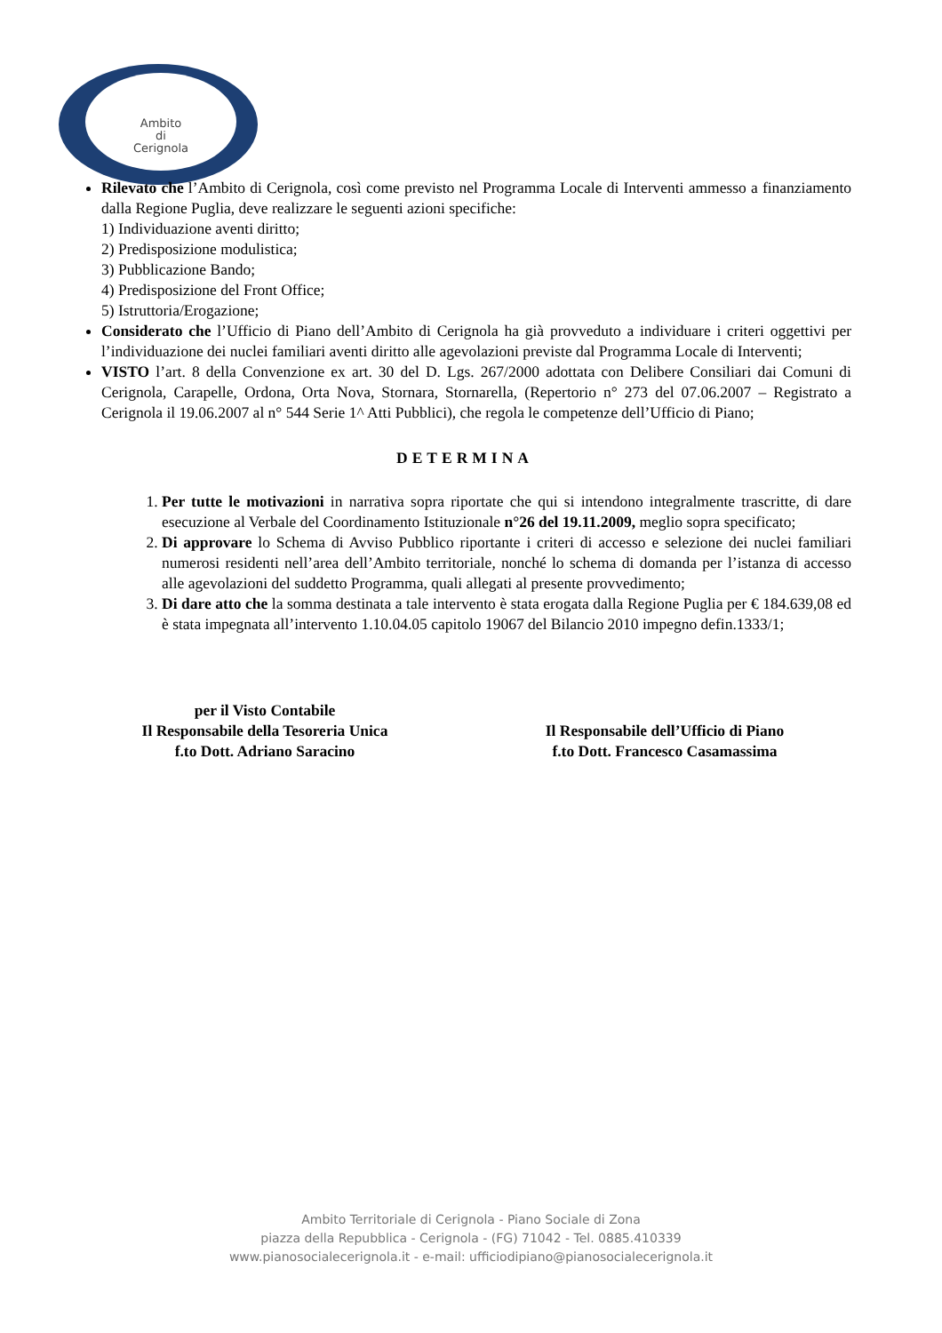Ambito
di
Cerignola
Rilevato che l’Ambito di Cerignola, così come previsto nel Programma Locale di Interventi ammesso a finanziamento dalla Regione Puglia, deve realizzare le seguenti azioni specifiche:
1) Individuazione aventi diritto;
2) Predisposizione modulistica;
3) Pubblicazione Bando;
4) Predisposizione del Front Office;
5) Istruttoria/Erogazione;
Considerato che l’Ufficio di Piano dell’Ambito di Cerignola ha già provveduto a individuare i criteri oggettivi per l’individuazione dei nuclei familiari aventi diritto alle agevolazioni previste dal Programma Locale di Interventi;
VISTO l’art. 8 della Convenzione ex art. 30 del D. Lgs. 267/2000 adottata con Delibere Consiliari dai Comuni di Cerignola, Carapelle, Ordona, Orta Nova, Stornara, Stornarella, (Repertorio n° 273 del 07.06.2007 – Registrato a Cerignola il 19.06.2007 al n° 544 Serie 1^ Atti Pubblici), che regola le competenze dell’Ufficio di Piano;
DETERMINA
1. Per tutte le motivazioni in narrativa sopra riportate che qui si intendono integralmente trascritte, di dare esecuzione al Verbale del Coordinamento Istituzionale n°26 del 19.11.2009, meglio sopra specificato;
2. Di approvare lo Schema di Avviso Pubblico riportante i criteri di accesso e selezione dei nuclei familiari numerosi residenti nell’area dell’Ambito territoriale, nonché lo schema di domanda per l’istanza di accesso alle agevolazioni del suddetto Programma, quali allegati al presente provvedimento;
3. Di dare atto che la somma destinata a tale intervento è stata erogata dalla Regione Puglia per € 184.639,08 ed è stata impegnata all’intervento 1.10.04.05 capitolo 19067 del Bilancio 2010 impegno defin.1333/1;
per il Visto Contabile
Il Responsabile della Tesoreria Unica
f.to Dott. Adriano Saracino
Il Responsabile dell’Ufficio di Piano
f.to Dott. Francesco Casamassima
Ambito Territoriale di Cerignola - Piano Sociale di Zona
piazza della Repubblica - Cerignola - (FG) 71042 - Tel. 0885.410339
www.pianosocialecerignola.it - e-mail: ufficiodipiano@pianosocialecerignola.it